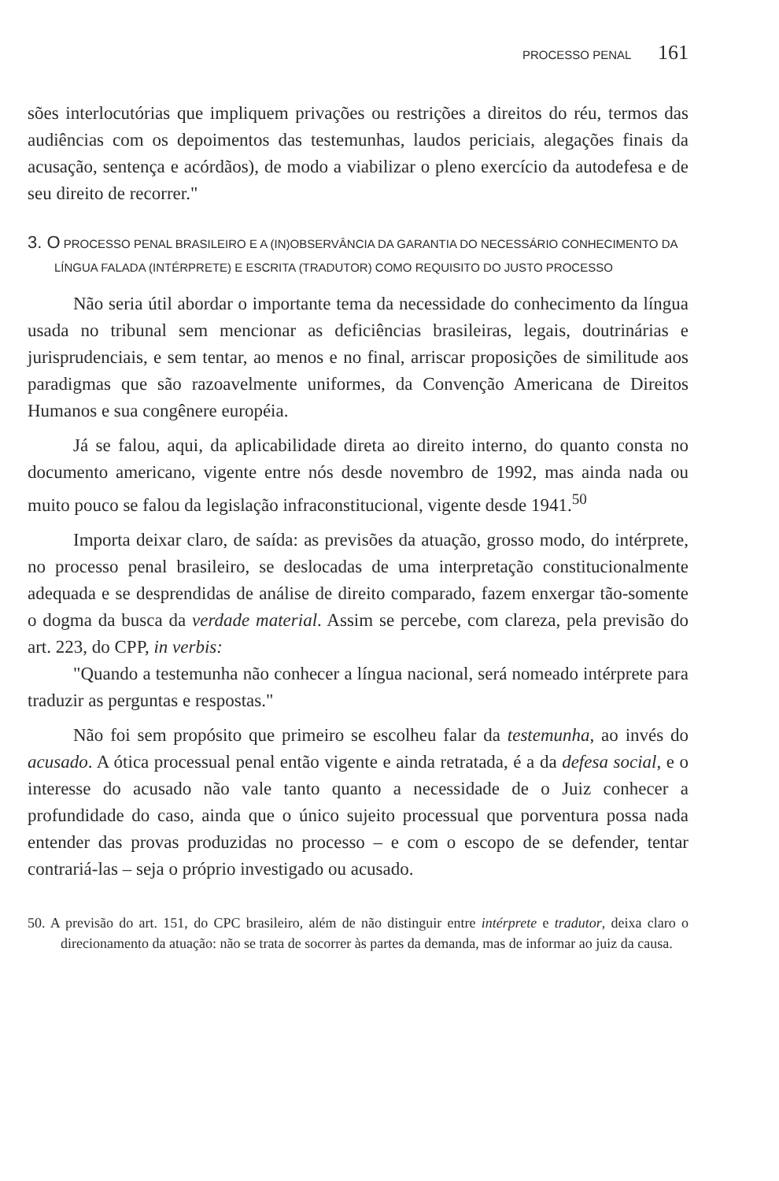PROCESSO PENAL 161
sões interlocutórias que impliquem privações ou restrições a direitos do réu, termos das audiências com os depoimentos das testemunhas, laudos periciais, alegações finais da acusação, sentença e acórdãos), de modo a viabilizar o pleno exercício da autodefesa e de seu direito de recorrer."
3. O PROCESSO PENAL BRASILEIRO E A (IN)OBSERVÂNCIA DA GARANTIA DO NECESSÁRIO CONHECIMENTO DA LÍNGUA FALADA (INTÉRPRETE) E ESCRITA (TRADUTOR) COMO REQUISITO DO JUSTO PROCESSO
Não seria útil abordar o importante tema da necessidade do conhecimento da língua usada no tribunal sem mencionar as deficiências brasileiras, legais, doutrinárias e jurisprudenciais, e sem tentar, ao menos e no final, arriscar proposições de similitude aos paradigmas que são razoavelmente uniformes, da Convenção Americana de Direitos Humanos e sua congênere européia.
Já se falou, aqui, da aplicabilidade direta ao direito interno, do quanto consta no documento americano, vigente entre nós desde novembro de 1992, mas ainda nada ou muito pouco se falou da legislação infraconstitucional, vigente desde 1941.<sup>50</sup>
Importa deixar claro, de saída: as previsões da atuação, grosso modo, do intérprete, no processo penal brasileiro, se deslocadas de uma interpretação constitucionalmente adequada e se desprendidas de análise de direito comparado, fazem enxergar tão-somente o dogma da busca da verdade material. Assim se percebe, com clareza, pela previsão do art. 223, do CPP, in verbis:
"Quando a testemunha não conhecer a língua nacional, será nomeado intérprete para traduzir as perguntas e respostas."
Não foi sem propósito que primeiro se escolheu falar da testemunha, ao invés do acusado. A ótica processual penal então vigente e ainda retratada, é a da defesa social, e o interesse do acusado não vale tanto quanto a necessidade de o Juiz conhecer a profundidade do caso, ainda que o único sujeito processual que porventura possa nada entender das provas produzidas no processo – e com o escopo de se defender, tentar contrariá-las – seja o próprio investigado ou acusado.
50. A previsão do art. 151, do CPC brasileiro, além de não distinguir entre intérprete e tradutor, deixa claro o direcionamento da atuação: não se trata de socorrer às partes da demanda, mas de informar ao juiz da causa.